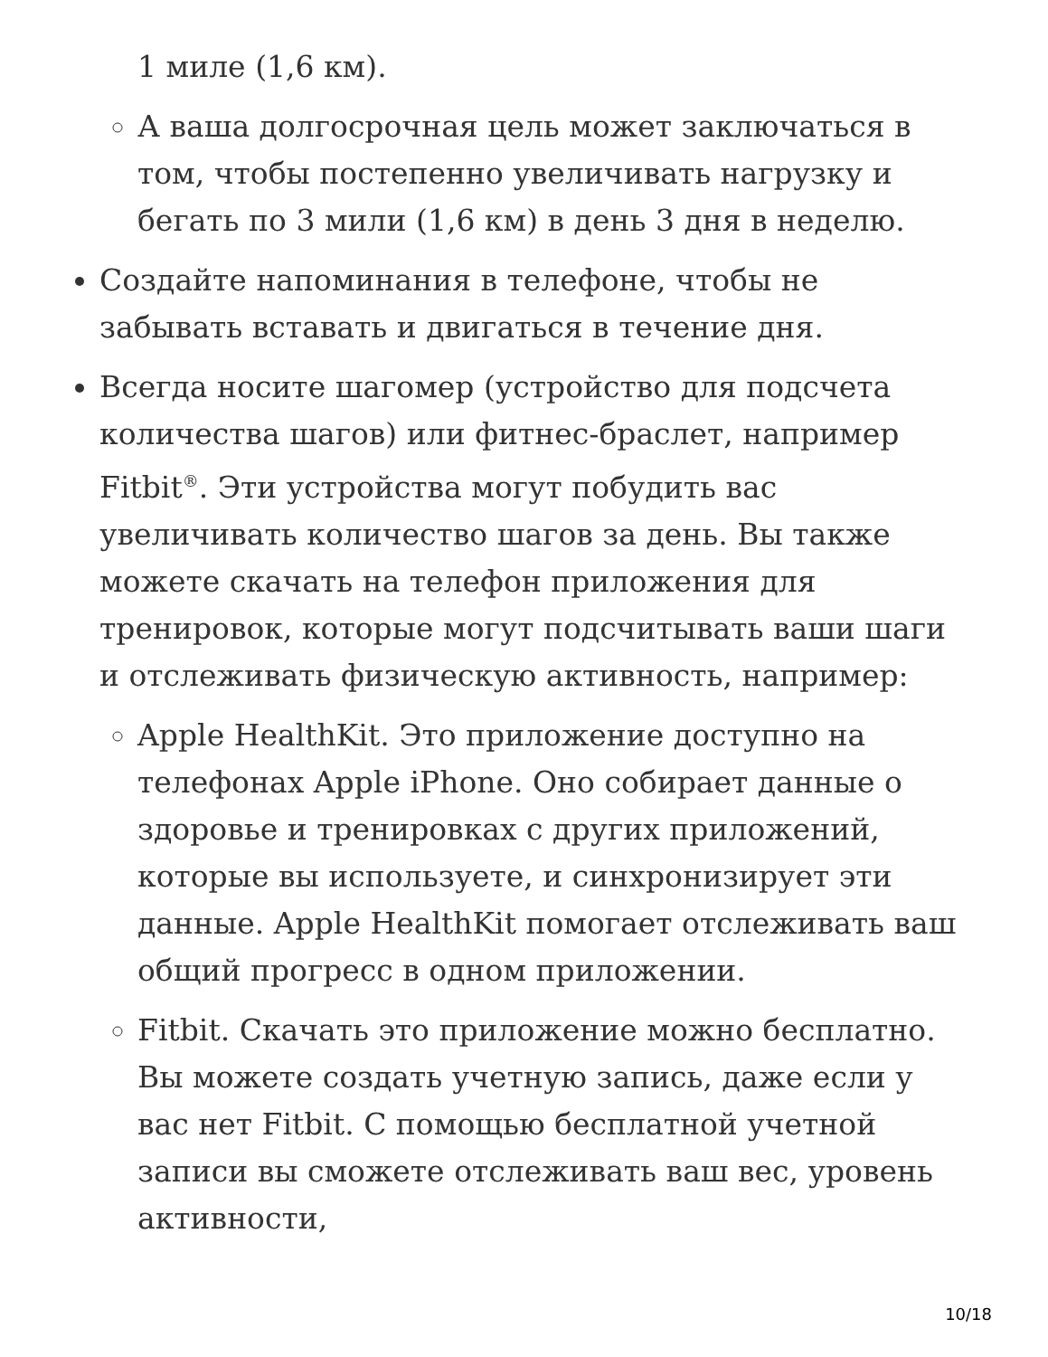1 миле (1,6 км).
А ваша долгосрочная цель может заключаться в том, чтобы постепенно увеличивать нагрузку и бегать по 3 мили (1,6 км) в день 3 дня в неделю.
Создайте напоминания в телефоне, чтобы не забывать вставать и двигаться в течение дня.
Всегда носите шагомер (устройство для подсчета количества шагов) или фитнес-браслет, например Fitbit<sup>®</sup>. Эти устройства могут побудить вас увеличивать количество шагов за день. Вы также можете скачать на телефон приложения для тренировок, которые могут подсчитывать ваши шаги и отслеживать физическую активность, например:
Apple HealthKit. Это приложение доступно на телефонах Apple iPhone. Оно собирает данные о здоровье и тренировках с других приложений, которые вы используете, и синхронизирует эти данные. Apple HealthKit помогает отслеживать ваш общий прогресс в одном приложении.
Fitbit. Скачать это приложение можно бесплатно. Вы можете создать учетную запись, даже если у вас нет Fitbit. С помощью бесплатной учетной записи вы сможете отслеживать ваш вес, уровень активности,
10/18